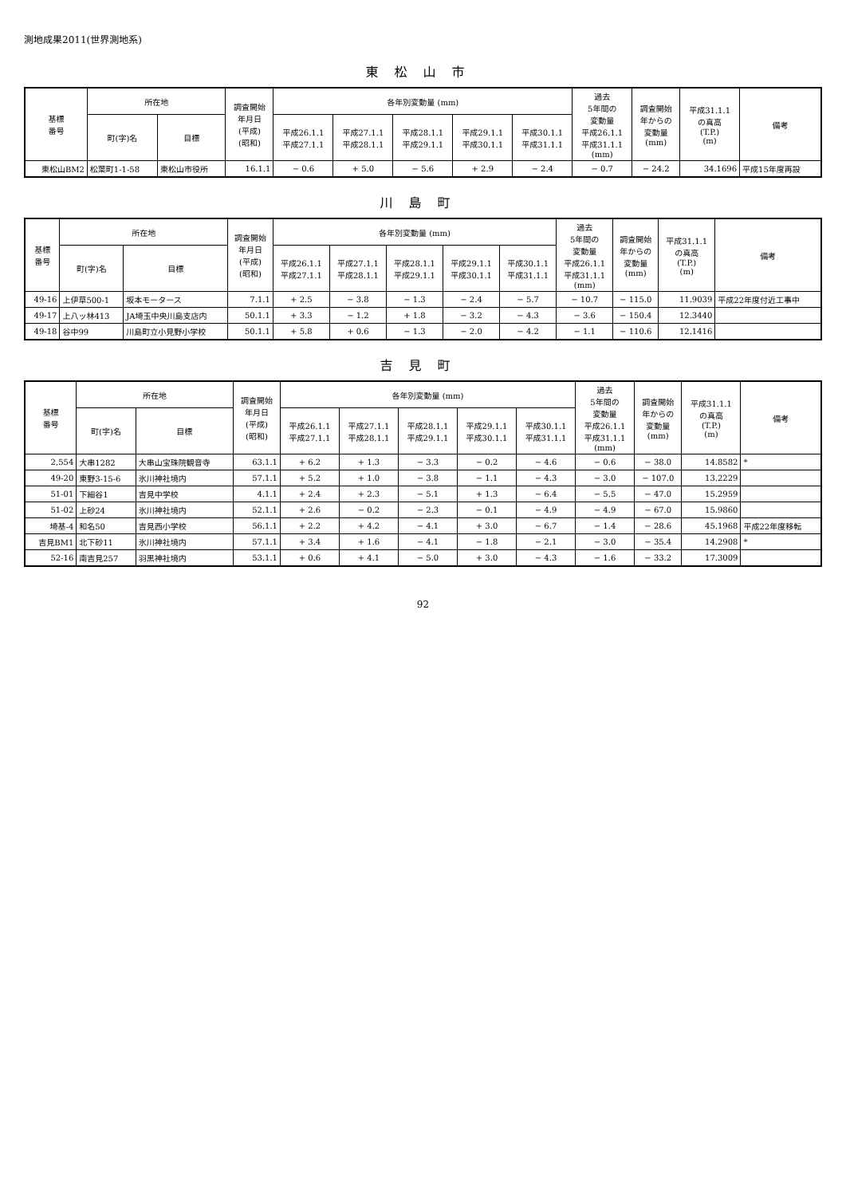測地成果2011(世界測地系)
東松山市
| 基標 番号 | 所在地 | | 調査開始 年月日 (平成) (昭和) | 各年別変動量 (mm) | | | | | 過去 5年間の 変動量 平成26.1.1 平成31.1.1 (mm) | 調査開始 年からの 変動量 (mm) | 平成31.1.1 の真高 (T.P.) (m) | 備考 |
| --- | --- | --- | --- | --- | --- | --- | --- | --- | --- | --- | --- | --- |
| | 町(字)名 | 目標 | | 平成26.1.1 平成27.1.1 | 平成27.1.1 平成28.1.1 | 平成28.1.1 平成29.1.1 | 平成29.1.1 平成30.1.1 | 平成30.1.1 平成31.1.1 | | | | |
| 東松山BM2 | 松葉町1-1-58 | 東松山市役所 | 16.1.1 | − 0.6 | + 5.0 | − 5.6 | + 2.9 | − 2.4 | − 0.7 | − 24.2 | 34.1696 | 平成15年度再設 |
川島町
| 基標 番号 | 所在地 | | 調査開始 年月日 (平成) (昭和) | 各年別変動量 (mm) | | | | | 過去 5年間の 変動量 平成26.1.1 平成31.1.1 (mm) | 調査開始 年からの 変動量 (mm) | 平成31.1.1 の真高 (T.P.) (m) | 備考 |
| --- | --- | --- | --- | --- | --- | --- | --- | --- | --- | --- | --- | --- |
| | 町(字)名 | 目標 | | 平成26.1.1 平成27.1.1 | 平成27.1.1 平成28.1.1 | 平成28.1.1 平成29.1.1 | 平成29.1.1 平成30.1.1 | 平成30.1.1 平成31.1.1 | | | | |
| 49-16 | 上伊草500-1 | 坂本モータース | 7.1.1 | + 2.5 | − 3.8 | − 1.3 | − 2.4 | − 5.7 | − 10.7 | − 115.0 | 11.9039 | 平成22年度付近工事中 |
| 49-17 | 上八ッ林413 | JA埼玉中央川島支店内 | 50.1.1 | + 3.3 | − 1.2 | + 1.8 | − 3.2 | − 4.3 | − 3.6 | − 150.4 | 12.3440 | |
| 49-18 | 谷中99 | 川島町立小見野小学校 | 50.1.1 | + 5.8 | + 0.6 | − 1.3 | − 2.0 | − 4.2 | − 1.1 | − 110.6 | 12.1416 | |
吉見町
| 基標 番号 | 所在地 | | 調査開始 年月日 (平成) (昭和) | 各年別変動量 (mm) | | | | | 過去 5年間の 変動量 平成26.1.1 平成31.1.1 (mm) | 調査開始 年からの 変動量 (mm) | 平成31.1.1 の真高 (T.P.) (m) | 備考 |
| --- | --- | --- | --- | --- | --- | --- | --- | --- | --- | --- | --- | --- |
| | 町(字)名 | 目標 | | 平成26.1.1 平成27.1.1 | 平成27.1.1 平成28.1.1 | 平成28.1.1 平成29.1.1 | 平成29.1.1 平成30.1.1 | 平成30.1.1 平成31.1.1 | | | | |
| 2,554 | 大串1282 | 大串山宝珠院観音寺 | 63.1.1 | + 6.2 | + 1.3 | − 3.3 | − 0.2 | − 4.6 | − 0.6 | − 38.0 | 14.8582 | * |
| 49-20 | 東野3-15-6 | 氷川神社境内 | 57.1.1 | + 5.2 | + 1.0 | − 3.8 | − 1.1 | − 4.3 | − 3.0 | − 107.0 | 13.2229 | |
| 51-01 | 下細谷1 | 吉見中学校 | 4.1.1 | + 2.4 | + 2.3 | − 5.1 | + 1.3 | − 6.4 | − 5.5 | − 47.0 | 15.2959 | |
| 51-02 | 上砂24 | 氷川神社境内 | 52.1.1 | + 2.6 | − 0.2 | − 2.3 | − 0.1 | − 4.9 | − 4.9 | − 67.0 | 15.9860 | |
| 埼基-4 | 和名50 | 吉見西小学校 | 56.1.1 | + 2.2 | + 4.2 | − 4.1 | + 3.0 | − 6.7 | − 1.4 | − 28.6 | 45.1968 | 平成22年度移転 |
| 吉見BM1 | 北下砂11 | 氷川神社境内 | 57.1.1 | + 3.4 | + 1.6 | − 4.1 | − 1.8 | − 2.1 | − 3.0 | − 35.4 | 14.2908 | * |
| 52-16 | 南吉見257 | 羽黒神社境内 | 53.1.1 | + 0.6 | + 4.1 | − 5.0 | + 3.0 | − 4.3 | − 1.6 | − 33.2 | 17.3009 | |
92